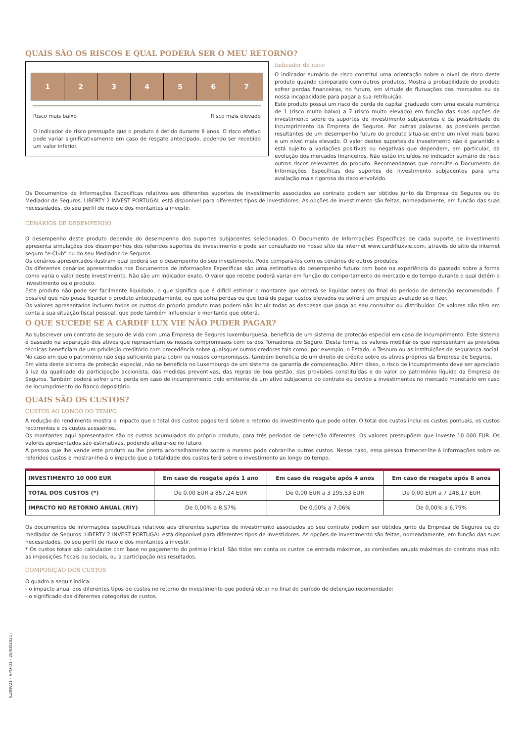QUAIS SÃO OS RISCOS E QUAL PODERÁ SER O MEU RETORNO?
1 2 3 4 5 6 7
Risco mais baixo Risco mais elevado
O indicador de risco pressupõe que o produto é detido durante 8 anos. O risco efetivo pode variar significativamente em caso de resgate antecipado, podendo ser recebido um valor inferior.
Indicador de risco
O indicador sumário de risco constitui uma orientação sobre o nível de risco deste produto quando comparado com outros produtos. Mostra a probabilidade do produto sofrer perdas financeiras, no futuro, em virtude de flutuações dos mercados ou da nossa incapacidade para pagar a sua retribuição.
Este produto possui um risco de perda de capital graduado com uma escala numérica de 1 (risco muito baixo) a 7 (risco muito elevado) em função das suas opções de investimento sobre os suportes de investimento subjacentes e da possibilidade de incumprimento da Empresa de Seguros. Por outras palavras, as possíveis perdas resultantes de um desempenho futuro do produto situa-se entre um nível mais baixo e um nível mais elevado. O valor destes suportes de investimento não é garantido e está sujeito a variações positivas ou negativas que dependem, em particular, da evolução dos mercados financeiros. Não estão incluídos no indicador sumário de risco outros riscos relevantes do produto. Recomendamos que consulte o Documento de Informações Específicas dos suportes de investimento subjacentes para uma avaliação mais rigorosa do risco envolvido.
Os Documentos de Informações Específicas relativos aos diferentes suportes de investimento associados ao contrato podem ser obtidos junto da Empresa de Seguros ou do Mediador de Seguros. LIBERTY 2 INVEST PORTUGAL está disponível para diferentes tipos de investidores. As opções de investimento são feitas, nomeadamente, em função das suas necessidades, do seu perfil de risco e dos montantes a investir.
CENÁRIOS DE DESEMPENHO
O desempenho deste produto depende do desempenho dos suportes subjacentes selecionados. O Documento de Informações Específicas de cada suporte de investimento apresenta simulações dos desempenhos dos referidos suportes de investimento e pode ser consultado no nosso sítio da internet www.cardifluxvie.com, através do sítio da internet seguro “e-Club” ou do seu Mediador de Seguros.
Os cenários apresentados ilustram qual poderá ser o desempenho do seu investimento. Pode compará-los com os cenários de outros produtos.
Os diferentes cenários apresentados nos Documentos de Informações Específicas são uma estimativa do desempenho futuro com base na experiência do passado sobre a forma como varia o valor deste investimento. Não são um indicador exato. O valor que recebe poderá variar em função do comportamento do mercado e do tempo durante o qual detém o investimento ou o produto.
Este produto não pode ser facilmente liquidado, o que significa que é difícil estimar o montante que obterá se liquidar antes do final do período de detenção recomendado. É possível que não possa liquidar o produto antecipadamente, ou que sofra perdas ou que terá de pagar custos elevados ou sofrerá um prejuízo avultado se o fizer.
Os valores apresentados incluem todos os custos do próprio produto mas podem não incluir todas as despesas que paga ao seu consultor ou distribuidor. Os valores não têm em conta a sua situação fiscal pessoal, que pode também influenciar o montante que obterá.
O QUE SUCEDE SE A CARDIF LUX VIE NÃO PUDER PAGAR?
Ao subscrever um contrato de seguro de vida com uma Empresa de Seguros luxemburguesa, beneficia de um sistema de proteção especial em caso de incumprimento. Este sistema é baseado na separação dos ativos que representam os nossos compromissos com os dos Tomadores do Seguro. Desta forma, os valores mobiliários que representam as provisões técnicas beneficiam de um privilégio creditório com precedência sobre quaisquer outros credores tais como, por exemplo, o Estado, o Tesouro ou as instituições de segurança social. No caso em que o património não seja suficiente para cobrir os nossos compromissos, também beneficia de um direito de crédito sobre os ativos próprios da Empresa de Seguros.
Em vista deste sistema de proteção especial, não se beneficia no Luxemburgo de um sistema de garantia de compensação. Além disso, o risco de incumprimento deve ser apreciado à luz da qualidade da participação accionista, das medidas preventivas, das regras de boa gestão, das provisões constituídas e do valor do património líquido da Empresa de Seguros. Também poderá sofrer uma perda em caso de incumprimento pelo emitente de um ativo subjacente do contrato ou devido a investimentos no mercado monetário em caso de incumprimento do Banco depositário.
QUAIS SÃO OS CUSTOS?
CUSTOS AO LONGO DO TEMPO
A redução do rendimento mostra o impacto que o total dos custos pagos terá sobre o retorno do investimento que pode obter. O total dos custos inclui os custos pontuais, os custos recorrentes e os custos acessórios.
Os montantes aqui apresentados são os custos acumulados do próprio produto, para três períodos de detenção diferentes. Os valores pressupõem que investe 10 000 EUR. Os valores apresentados são estimativas, podendo alterar-se no futuro.
A pessoa que lhe vende este produto ou lhe presta aconselhamento sobre o mesmo pode cobrar-lhe outros custos. Nesse caso, essa pessoa fornecer-lhe-á informações sobre os referidos custos e mostrar-lhe-á o impacto que a totalidade dos custos terá sobre o investimento ao longo do tempo.
| INVESTIMENTO 10 000 EUR | Em caso de resgate após 1 ano | Em caso de resgate após 4 anos | Em caso de resgate após 8 anos |
| --- | --- | --- | --- |
| TOTAL DOS CUSTOS (*) | De 0,00 EUR a 857,24 EUR | De 0,00 EUR a 3 195,53 EUR | De 0,00 EUR a 7 248,17 EUR |
| IMPACTO NO RETORNO ANUAL (RIY) | De 0,00% a 8,57% | De 0,00% a 7,06% | De 0,00% a 6,79% |
Os documentos de informações específicas relativos aos diferentes suportes de investimento associados ao seu contrato podem ser obtidos junto da Empresa de Seguros ou do mediador de Seguros. LIBERTY 2 INVEST PORTUGAL está disponível para diferentes tipos de investidores. As opções de investimento são feitas, nomeadamente, em função das suas necessidades, do seu perfil de risco e dos montantes a investir.
* Os custos totais são calculados com base no pagamento do prémio inicial. São tidos em conta os custos de entrada máximos, as comissões anuais máximas do contrato mas não as imposições fiscais ou sociais, ou a participação nos resultados.
COMPOSIÇÃO DOS CUSTOS
O quadro a seguir indica:
- o impacto anual dos diferentes tipos de custos no retorno do investimento que poderá obter no final do período de detenção recomendado;
- o significado das diferentes categorias de custos.
(L2INV21 - VPO-01 - 25/08/2021)